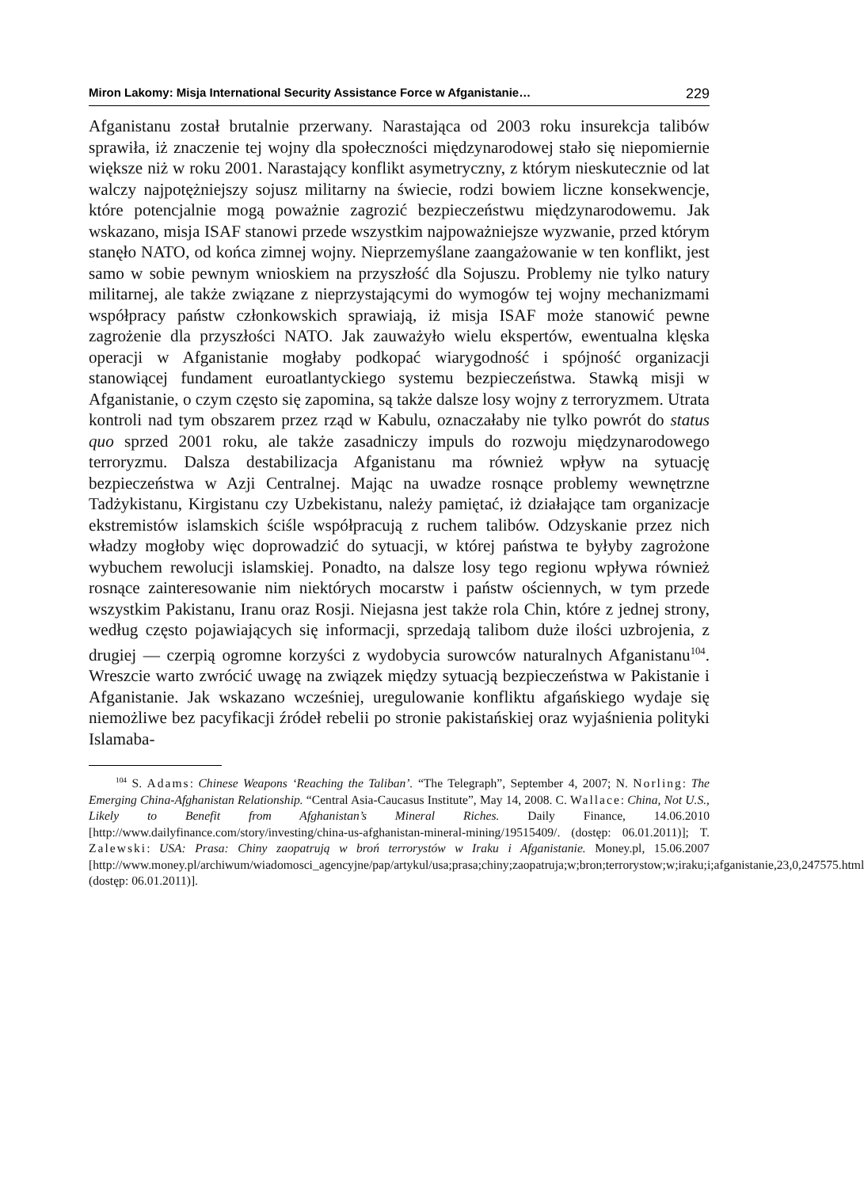Miron Lakomy: Misja International Security Assistance Force w Afganistanie… 229
Afganistanu został brutalnie przerwany. Narastająca od 2003 roku insurekcja talibów sprawiła, iż znaczenie tej wojny dla społeczności międzynarodowej stało się niepomiernie większe niż w roku 2001. Narastający konflikt asymetryczny, z którym nieskutecznie od lat walczy najpotężniejszy sojusz militarny na świecie, rodzi bowiem liczne konsekwencje, które potencjalnie mogą poważnie zagrozić bezpieczeństwu międzynarodowemu. Jak wskazano, misja ISAF stanowi przede wszystkim najpoważniejsze wyzwanie, przed którym stanęło NATO, od końca zimnej wojny. Nieprzemyślane zaangażowanie w ten konflikt, jest samo w sobie pewnym wnioskiem na przyszłość dla Sojuszu. Problemy nie tylko natury militarnej, ale także związane z nieprzystającymi do wymogów tej wojny mechanizmami współpracy państw członkowskich sprawiają, iż misja ISAF może stanowić pewne zagrożenie dla przyszłości NATO. Jak zauważyło wielu ekspertów, ewentualna klęska operacji w Afganistanie mogłaby podkopać wiarygodność i spójność organizacji stanowiącej fundament euroatlantyckiego systemu bezpieczeństwa. Stawką misji w Afganistanie, o czym często się zapomina, są także dalsze losy wojny z terroryzmem. Utrata kontroli nad tym obszarem przez rząd w Kabulu, oznaczałaby nie tylko powrót do status quo sprzed 2001 roku, ale także zasadniczy impuls do rozwoju międzynarodowego terroryzmu. Dalsza destabilizacja Afganistanu ma również wpływ na sytuację bezpieczeństwa w Azji Centralnej. Mając na uwadze rosnące problemy wewnętrzne Tadżykistanu, Kirgistanu czy Uzbekistanu, należy pamiętać, iż działające tam organizacje ekstremistów islamskich ściśle współpracują z ruchem talibów. Odzyskanie przez nich władzy mogłoby więc doprowadzić do sytuacji, w której państwa te byłyby zagrożone wybuchem rewolucji islamskiej. Ponadto, na dalsze losy tego regionu wpływa również rosnące zainteresowanie nim niektórych mocarstw i państw ościennych, w tym przede wszystkim Pakistanu, Iranu oraz Rosji. Niejasna jest także rola Chin, które z jednej strony, według często pojawiających się informacji, sprzedają talibom duże ilości uzbrojenia, z drugiej — czerpią ogromne korzyści z wydobycia surowców naturalnych Afganistanu<sup>104</sup>. Wreszcie warto zwrócić uwagę na związek między sytuacją bezpieczeństwa w Pakistanie i Afganistanie. Jak wskazano wcześniej, uregulowanie konfliktu afgańskiego wydaje się niemożliwe bez pacyfikacji źródeł rebelii po stronie pakistańskiej oraz wyjaśnienia polityki Islamaba-
<sup>104</sup> S. Adams: Chinese Weapons ‘Reaching the Taliban’. “The Telegraph”, September 4, 2007; N. Norling: The Emerging China-Afghanistan Relationship. “Central Asia-Caucasus Institute”, May 14, 2008. C. Wallace: China, Not U.S., Likely to Benefit from Afghanistan’s Mineral Riches. Daily Finance, 14.06.2010 [http://www.dailyfinance.com/story/investing/china-us-afghanistan-mineral-mining/19515409/. (dostęp: 06.01.2011)]; T. Zalewski: USA: Prasa: Chiny zaopatrują w broń terrorystów w Iraku i Afganistanie. Money.pl, 15.06.2007 [http://www.money.pl/archiwum/wiadomosci_agencyjne/pap/artykul/usa;prasa;chiny;zaopatruja;w;bron;terrorystow;w;iraku;i;afganistanie,23,0,247575.html (dostęp: 06.01.2011)].